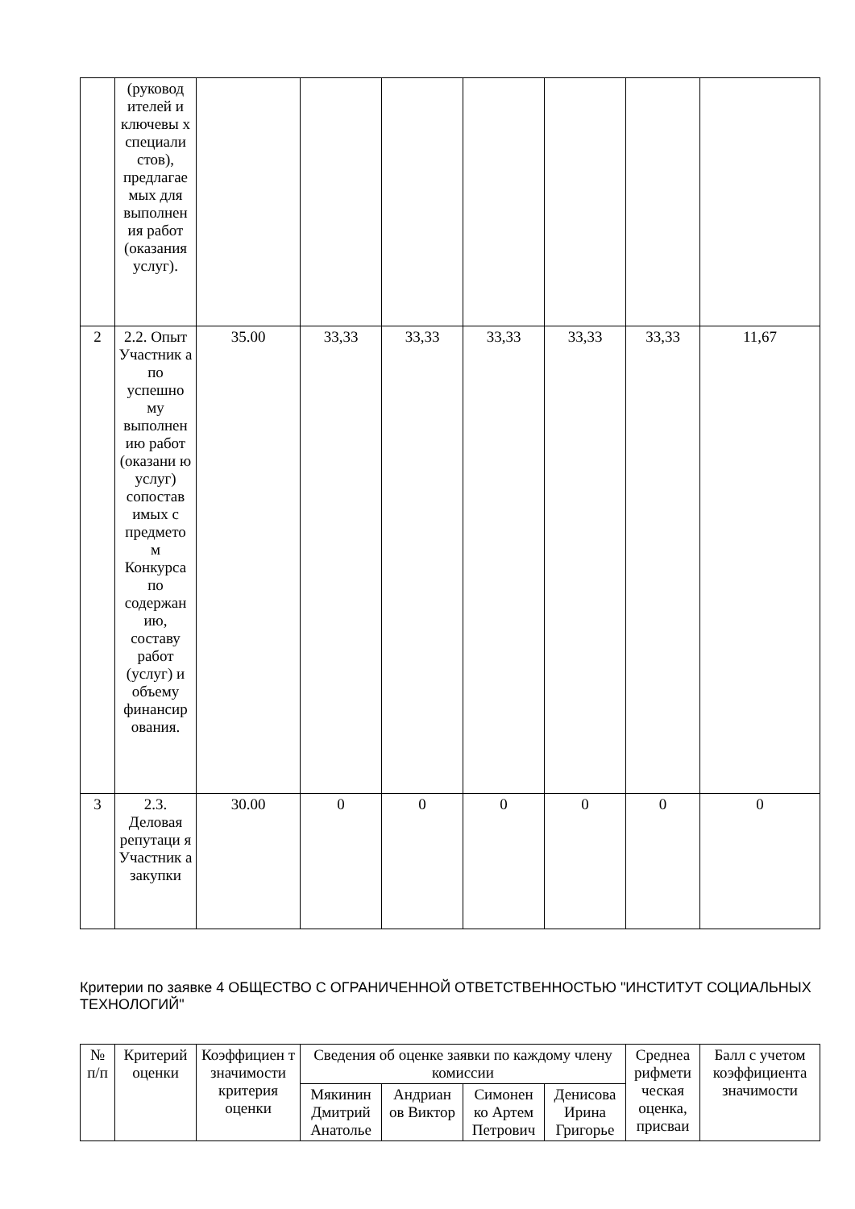| | (руковод ителей и ключевы х специали стов), предлагае мых для выполнен ия работ (оказания услуг). | | | | | | | |
| 2 | 2.2. Опыт Участник а по успешно му выполнен ию работ (оказани ю услуг) сопостав имых с предмето м Конкурса по содержан ию, составу работ (услуг) и объему финансир ования. | 35.00 | 33,33 | 33,33 | 33,33 | 33,33 | 33,33 | 11,67 |
| 3 | 2.3. Деловая репутаци я Участник а закупки | 30.00 | 0 | 0 | 0 | 0 | 0 | 0 |
Критерии по заявке 4 ОБЩЕСТВО С ОГРАНИЧЕННОЙ ОТВЕТСТВЕННОСТЬЮ "ИНСТИТУТ СОЦИАЛЬНЫХ ТЕХНОЛОГИЙ"
| № п/п | Критерий оценки | Коэффициен т значимости критерия оценки | Сведения об оценке заявки по каждому члену комиссии | | | | Среднеа рифмети ческая оценка, присваи | Балл с учетом коэффициента значимости |
| --- | --- | --- | --- | --- | --- | --- | --- | --- |
| | | | Мякинин Дмитрий Анатолье | Андриан ов Виктор | Симонен ко Артем Петрович | Денисова Ирина Григорье | | |